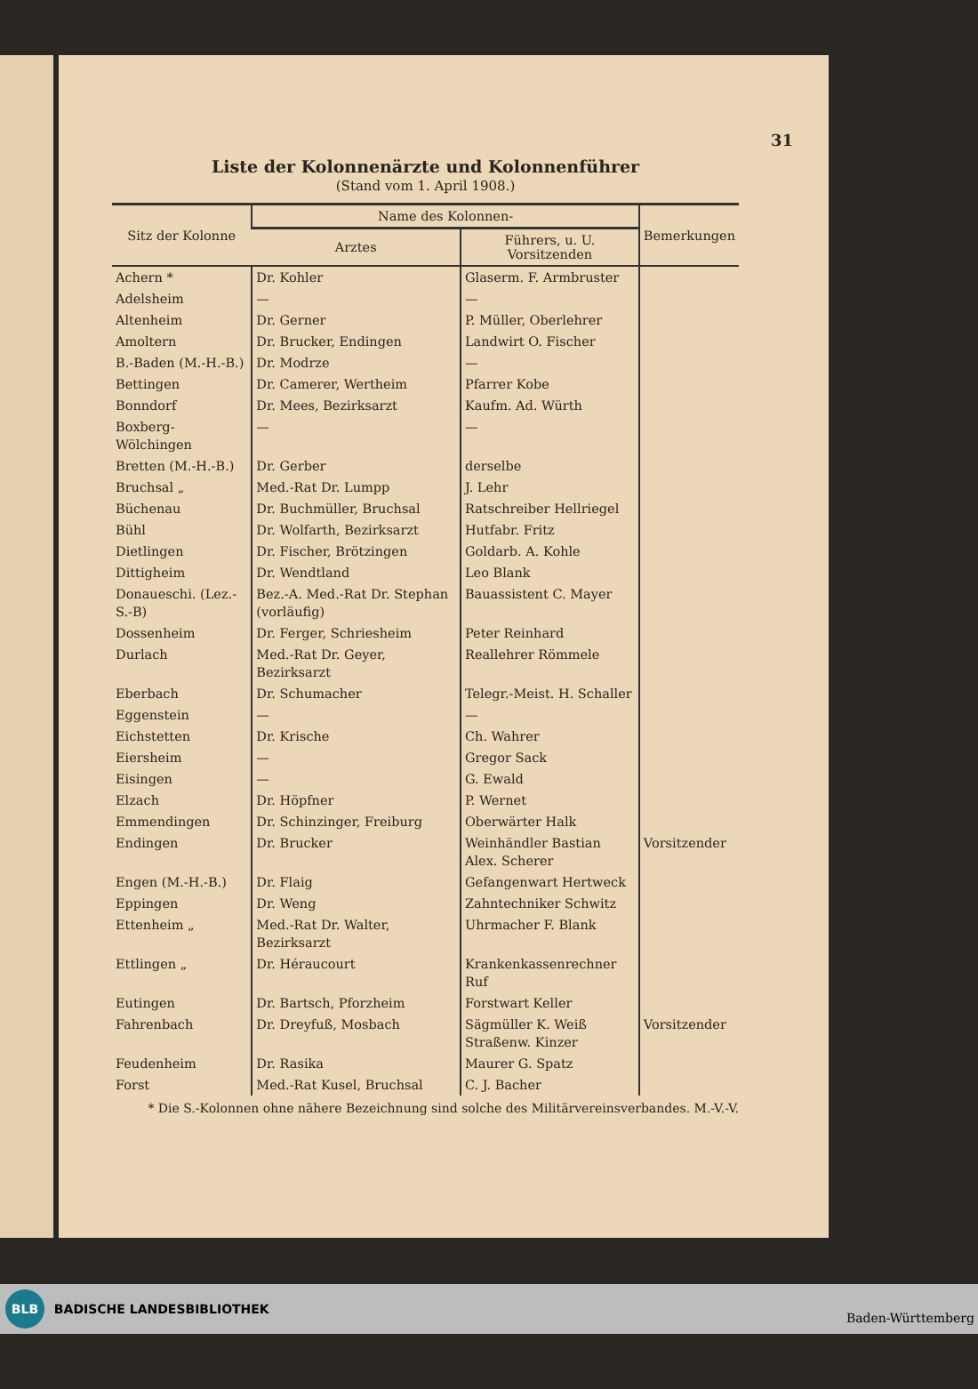31
Liste der Kolonnenärzte und Kolonnenführer
(Stand vom 1. April 1908.)
| Sitz der Kolonne | Name des Kolonnen- | | Bemerkungen |
| --- | --- | --- | --- |
| | Arztes | Führers, u. U. Vorsitzenden | |
| Achern * | Dr. Kohler | Glaserm. F. Armbruster | |
| Adelsheim | — | — | |
| Altenheim | Dr. Gerner | P. Müller, Oberlehrer | |
| Amoltern | Dr. Brucker, Endingen | Landwirt O. Fischer | |
| B.-Baden (M.-H.-B.) | Dr. Modrze | — | |
| Bettingen | Dr. Camerer, Wertheim | Pfarrer Kobe | |
| Bonndorf | Dr. Mees, Bezirksarzt | Kaufm. Ad. Würth | |
| Boxberg-Wölchingen | — | — | |
| Bretten (M.-H.-B.) | Dr. Gerber | derselbe | |
| Bruchsal „ | Med.-Rat Dr. Lumpp | J. Lehr | |
| Büchenau | Dr. Buchmüller, Bruchsal | Ratschreiber Hellriegel | |
| Bühl | Dr. Wolfarth, Bezirksarzt | Hutfabr. Fritz | |
| Dietlingen | Dr. Fischer, Brötzingen | Goldarb. A. Kohle | |
| Dittigheim | Dr. Wendtland | Leo Blank | |
| Donaueschi. (Lez.-S.-B) | Bez.-A. Med.-Rat Dr. Stephan (vorläufig) | Bauassistent C. Mayer | |
| Dossenheim | Dr. Ferger, Schriesheim | Peter Reinhard | |
| Durlach | Med.-Rat Dr. Geyer, Bezirksarzt | Reallehrer Römmele | |
| Eberbach | Dr. Schumacher | Telegr.-Meist. H. Schaller | |
| Eggenstein | — | — | |
| Eichstetten | Dr. Krische | Ch. Wahrer | |
| Eiersheim | — | Gregor Sack | |
| Eisingen | — | G. Ewald | |
| Elzach | Dr. Höpfner | P. Wernet | |
| Emmendingen | Dr. Schinzinger, Freiburg | Oberwärter Halk | |
| Endingen | Dr. Brucker | Weinhändler Bastian Alex. Scherer | Vorsitzender |
| Engen (M.-H.-B.) | Dr. Flaig | Gefangenwart Hertweck | |
| Eppingen | Dr. Weng | Zahntechniker Schwitz | |
| Ettenheim „ | Med.-Rat Dr. Walter, Bezirksarzt | Uhrmacher F. Blank | |
| Ettlingen „ | Dr. Héraucourt | Krankenkassenrechner Ruf | |
| Eutingen | Dr. Bartsch, Pforzheim | Forstwart Keller | |
| Fahrenbach | Dr. Dreyfuß, Mosbach | Sägmüller K. Weiß Straßenw. Kinzer | Vorsitzender |
| Feudenheim | Dr. Rasika | Maurer G. Spatz | |
| Forst | Med.-Rat Kusel, Bruchsal | C. J. Bacher | |
* Die S.-Kolonnen ohne nähere Bezeichnung sind solche des Militärvereinsverbandes. M.-V.-V.
BLB BADISCHE LANDESBIBLIOTHEK Baden-Württemberg